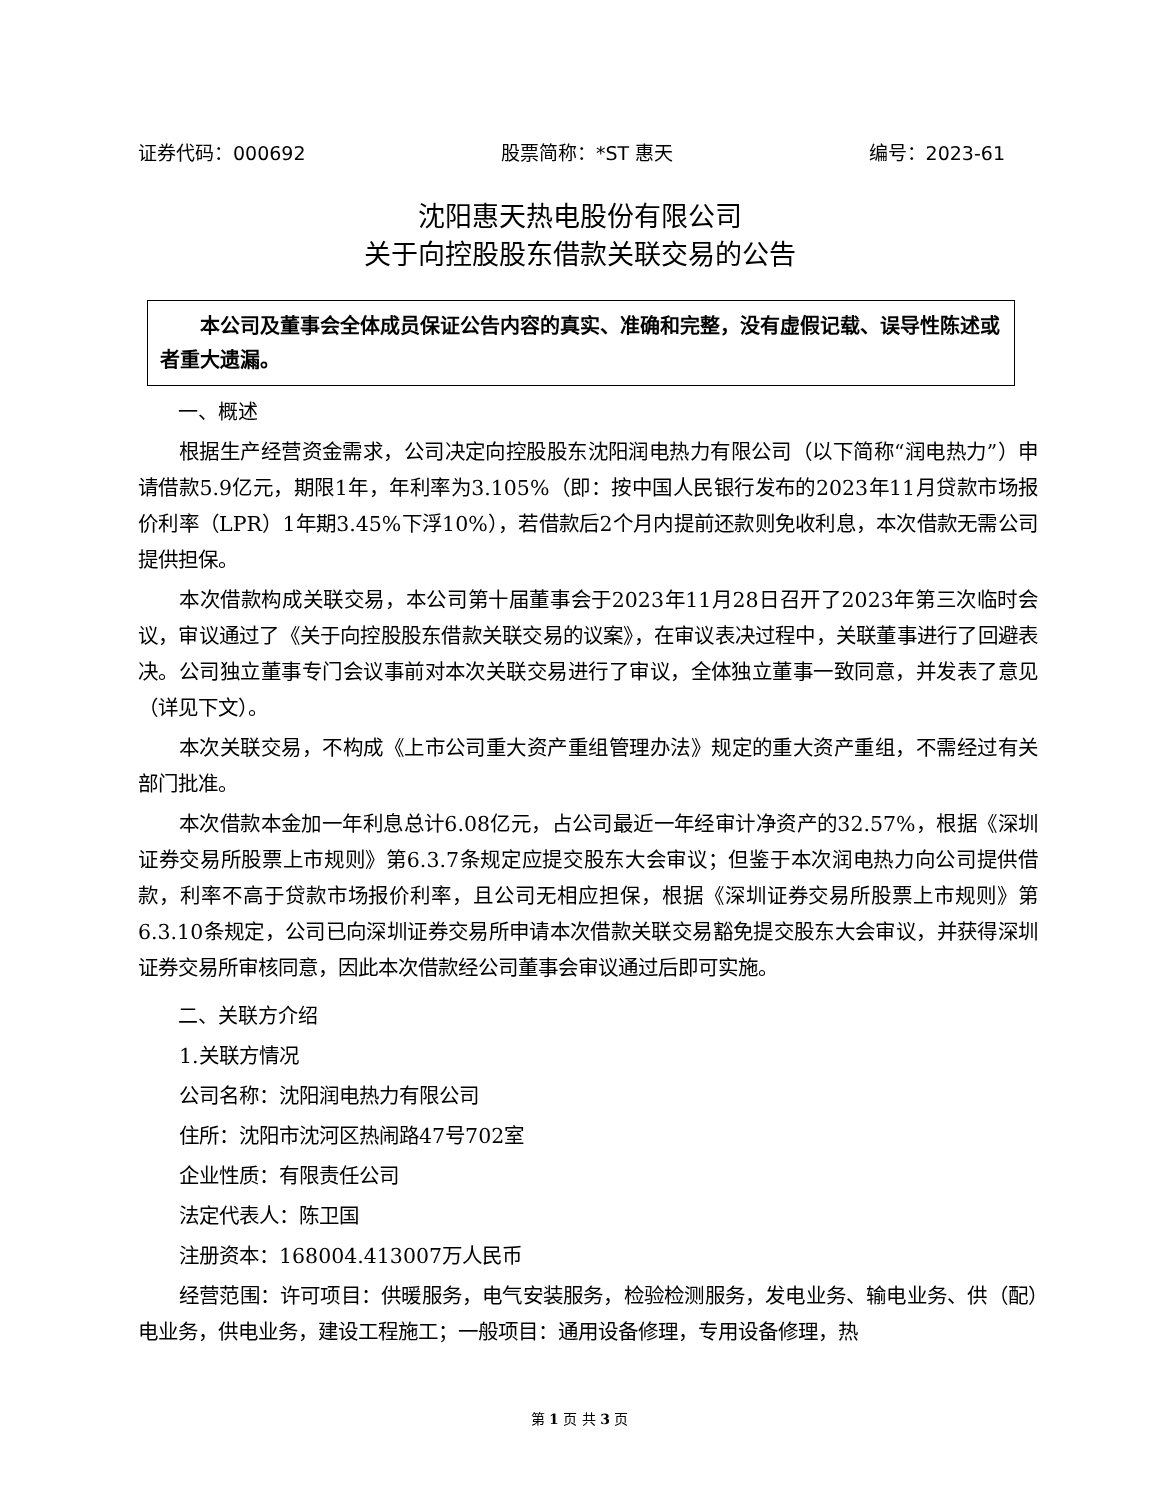证券代码：000692 股票简称：*ST 惠天 编号：2023-61
沈阳惠天热电股份有限公司
关于向控股股东借款关联交易的公告
  本公司及董事会全体成员保证公告内容的真实、准确和完整，没有虚假记载、误导性陈述或者重大遗漏。
一、概述
根据生产经营资金需求，公司决定向控股股东沈阳润电热力有限公司（以下简称“润电热力”）申请借款5.9亿元，期限1年，年利率为3.105%（即：按中国人民银行发布的2023年11月贷款市场报价利率（LPR）1年期3.45%下浮10%），若借款后2个月内提前还款则免收利息，本次借款无需公司提供担保。
本次借款构成关联交易，本公司第十届董事会于2023年11月28日召开了2023年第三次临时会议，审议通过了《关于向控股股东借款关联交易的议案》，在审议表决过程中，关联董事进行了回避表决。公司独立董事专门会议事前对本次关联交易进行了审议，全体独立董事一致同意，并发表了意见（详见下文）。
本次关联交易，不构成《上市公司重大资产重组管理办法》规定的重大资产重组，不需经过有关部门批准。
本次借款本金加一年利息总计6.08亿元，占公司最近一年经审计净资产的32.57%，根据《深圳证券交易所股票上市规则》第6.3.7条规定应提交股东大会审议；但鉴于本次润电热力向公司提供借款，利率不高于贷款市场报价利率，且公司无相应担保，根据《深圳证券交易所股票上市规则》第6.3.10条规定，公司已向深圳证券交易所申请本次借款关联交易豁免提交股东大会审议，并获得深圳证券交易所审核同意，因此本次借款经公司董事会审议通过后即可实施。
二、关联方介绍
1.关联方情况
公司名称：沈阳润电热力有限公司
住所：沈阳市沈河区热闹路47号702室
企业性质：有限责任公司
法定代表人：陈卫国
注册资本：168004.413007万人民币
经营范围：许可项目：供暖服务，电气安装服务，检验检测服务，发电业务、输电业务、供（配）电业务，供电业务，建设工程施工；一般项目：通用设备修理，专用设备修理，热
第 1 页 共 3 页